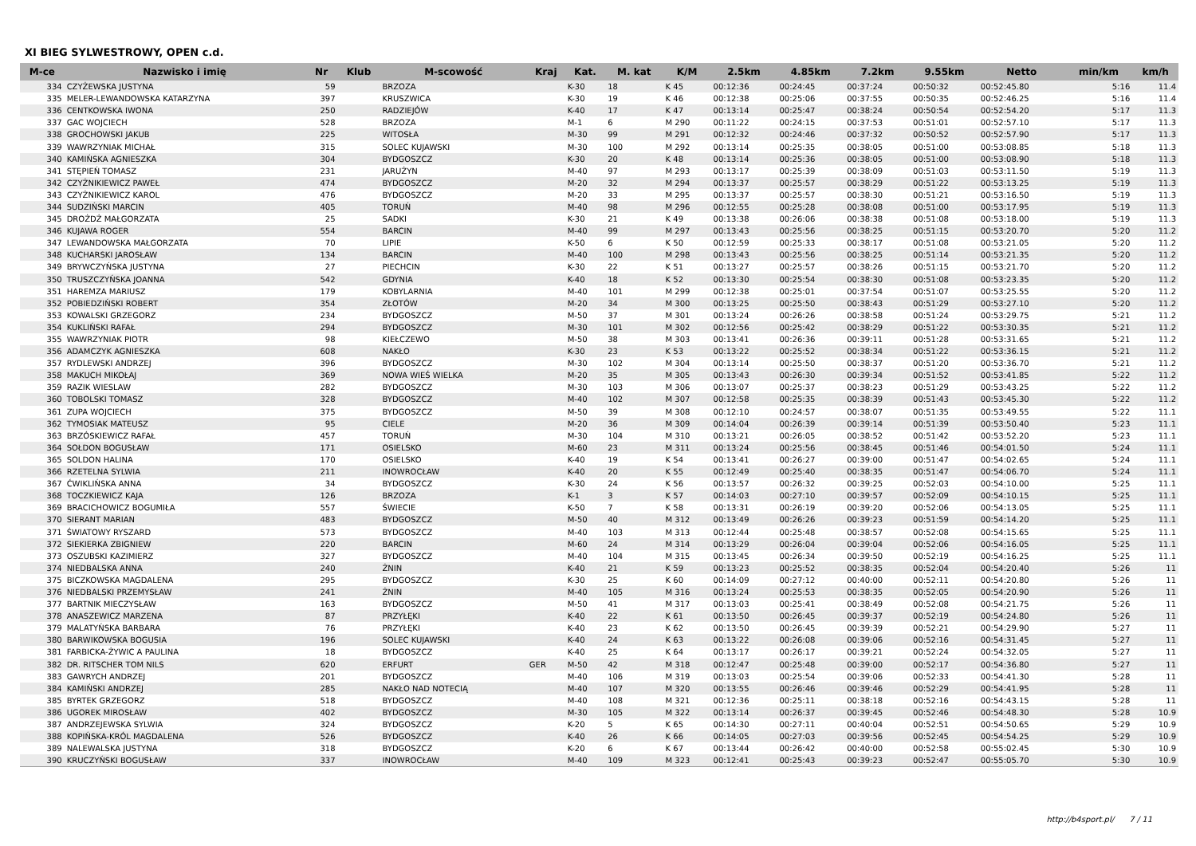XI BIEG SYLWESTROWY, OPEN c.d.
| M-ce | Nazwisko i imię | Nr | Klub | M-scowość | Kraj | Kat. | M. kat | K/M | 2.5km | 4.85km | 7.2km | 9.55km | Netto | min/km | km/h |
| --- | --- | --- | --- | --- | --- | --- | --- | --- | --- | --- | --- | --- | --- | --- | --- |
| 334 | CZYŻEWSKA JUSTYNA | 59 | | BRZOZA | | K-30 | 18 | K 45 | 00:12:36 | 00:24:45 | 00:37:24 | 00:50:32 | 00:52:45.80 | 5:16 | 11.4 |
| 335 | MELER-LEWANDOWSKA KATARZYNA | 397 | | KRUSZWICA | | K-30 | 19 | K 46 | 00:12:38 | 00:25:06 | 00:37:55 | 00:50:35 | 00:52:46.25 | 5:16 | 11.4 |
| 336 | CENTKOWSKA IWONA | 250 | | RADZIEJÓW | | K-40 | 17 | K 47 | 00:13:14 | 00:25:47 | 00:38:24 | 00:50:54 | 00:52:54.20 | 5:17 | 11.3 |
| 337 | GAC WOJCIECH | 528 | | BRZOZA | | M-1 | 6 | M 290 | 00:11:22 | 00:24:15 | 00:37:53 | 00:51:01 | 00:52:57.10 | 5:17 | 11.3 |
| 338 | GROCHOWSKI JAKUB | 225 | | WITOSŁA | | M-30 | 99 | M 291 | 00:12:32 | 00:24:46 | 00:37:32 | 00:50:52 | 00:52:57.90 | 5:17 | 11.3 |
| 339 | WAWRZYNIAK MICHAŁ | 315 | | SOLEC KUJAWSKI | | M-30 | 100 | M 292 | 00:13:14 | 00:25:35 | 00:38:05 | 00:51:00 | 00:53:08.85 | 5:18 | 11.3 |
| 340 | KAMIŃSKA AGNIESZKA | 304 | | BYDGOSZCZ | | K-30 | 20 | K 48 | 00:13:14 | 00:25:36 | 00:38:05 | 00:51:00 | 00:53:08.90 | 5:18 | 11.3 |
| 341 | STĘPIEŃ TOMASZ | 231 | | JARUŻYN | | M-40 | 97 | M 293 | 00:13:17 | 00:25:39 | 00:38:09 | 00:51:03 | 00:53:11.50 | 5:19 | 11.3 |
| 342 | CZYŻNIKIEWICZ PAWEŁ | 474 | | BYDGOSZCZ | | M-20 | 32 | M 294 | 00:13:37 | 00:25:57 | 00:38:29 | 00:51:22 | 00:53:13.25 | 5:19 | 11.3 |
| 343 | CZYŻNIKIEWICZ KAROL | 476 | | BYDGOSZCZ | | M-20 | 33 | M 295 | 00:13:37 | 00:25:57 | 00:38:30 | 00:51:21 | 00:53:16.50 | 5:19 | 11.3 |
| 344 | SUDZIŃSKI MARCIN | 405 | | TORUŃ | | M-40 | 98 | M 296 | 00:12:55 | 00:25:28 | 00:38:08 | 00:51:00 | 00:53:17.95 | 5:19 | 11.3 |
| 345 | DROŻDŻ MAŁGORZATA | 25 | | SADKI | | K-30 | 21 | K 49 | 00:13:38 | 00:26:06 | 00:38:38 | 00:51:08 | 00:53:18.00 | 5:19 | 11.3 |
| 346 | KUJAWA ROGER | 554 | | BARCIN | | M-40 | 99 | M 297 | 00:13:43 | 00:25:56 | 00:38:25 | 00:51:15 | 00:53:20.70 | 5:20 | 11.2 |
| 347 | LEWANDOWSKA MAŁGORZATA | 70 | | LIPIE | | K-50 | 6 | K 50 | 00:12:59 | 00:25:33 | 00:38:17 | 00:51:08 | 00:53:21.05 | 5:20 | 11.2 |
| 348 | KUCHARSKI JAROSŁAW | 134 | | BARCIN | | M-40 | 100 | M 298 | 00:13:43 | 00:25:56 | 00:38:25 | 00:51:14 | 00:53:21.35 | 5:20 | 11.2 |
| 349 | BRYWCZYŃSKA JUSTYNA | 27 | | PIECHCIN | | K-30 | 22 | K 51 | 00:13:27 | 00:25:57 | 00:38:26 | 00:51:15 | 00:53:21.70 | 5:20 | 11.2 |
| 350 | TRUSZCZYŃSKA JOANNA | 542 | | GDYNIA | | K-40 | 18 | K 52 | 00:13:30 | 00:25:54 | 00:38:30 | 00:51:08 | 00:53:23.35 | 5:20 | 11.2 |
| 351 | HAREMZA MARIUSZ | 179 | | KOBYLARNIA | | M-40 | 101 | M 299 | 00:12:38 | 00:25:01 | 00:37:54 | 00:51:07 | 00:53:25.55 | 5:20 | 11.2 |
| 352 | POBIEDZIŃSKI ROBERT | 354 | | ZŁOTÓW | | M-20 | 34 | M 300 | 00:13:25 | 00:25:50 | 00:38:43 | 00:51:29 | 00:53:27.10 | 5:20 | 11.2 |
| 353 | KOWALSKI GRZEGORZ | 234 | | BYDGOSZCZ | | M-50 | 37 | M 301 | 00:13:24 | 00:26:26 | 00:38:58 | 00:51:24 | 00:53:29.75 | 5:21 | 11.2 |
| 354 | KUKLIŃSKI RAFAŁ | 294 | | BYDGOSZCZ | | M-30 | 101 | M 302 | 00:12:56 | 00:25:42 | 00:38:29 | 00:51:22 | 00:53:30.35 | 5:21 | 11.2 |
| 355 | WAWRZYNIAK PIOTR | 98 | | KIEŁCZEWO | | M-50 | 38 | M 303 | 00:13:41 | 00:26:36 | 00:39:11 | 00:51:28 | 00:53:31.65 | 5:21 | 11.2 |
| 356 | ADAMCZYK AGNIESZKA | 608 | | NAKŁO | | K-30 | 23 | K 53 | 00:13:22 | 00:25:52 | 00:38:34 | 00:51:22 | 00:53:36.15 | 5:21 | 11.2 |
| 357 | RYDLEWSKI ANDRZEJ | 396 | | BYDGOSZCZ | | M-30 | 102 | M 304 | 00:13:14 | 00:25:50 | 00:38:37 | 00:51:20 | 00:53:36.70 | 5:21 | 11.2 |
| 358 | MAKUCH MIKOŁAJ | 369 | | NOWA WIEŚ WIELKA | | M-20 | 35 | M 305 | 00:13:43 | 00:26:30 | 00:39:34 | 00:51:52 | 00:53:41.85 | 5:22 | 11.2 |
| 359 | RAZIK WIESLAW | 282 | | BYDGOSZCZ | | M-30 | 103 | M 306 | 00:13:07 | 00:25:37 | 00:38:23 | 00:51:29 | 00:53:43.25 | 5:22 | 11.2 |
| 360 | TOBOLSKI TOMASZ | 328 | | BYDGOSZCZ | | M-40 | 102 | M 307 | 00:12:58 | 00:25:35 | 00:38:39 | 00:51:43 | 00:53:45.30 | 5:22 | 11.2 |
| 361 | ZUPA WOJCIECH | 375 | | BYDGOSZCZ | | M-50 | 39 | M 308 | 00:12:10 | 00:24:57 | 00:38:07 | 00:51:35 | 00:53:49.55 | 5:22 | 11.1 |
| 362 | TYMOSIAK MATEUSZ | 95 | | CIELE | | M-20 | 36 | M 309 | 00:14:04 | 00:26:39 | 00:39:14 | 00:51:39 | 00:53:50.40 | 5:23 | 11.1 |
| 363 | BRZÓSKIEWICZ RAFAŁ | 457 | | TORUŃ | | M-30 | 104 | M 310 | 00:13:21 | 00:26:05 | 00:38:52 | 00:51:42 | 00:53:52.20 | 5:23 | 11.1 |
| 364 | SOŁDON BOGUSŁAW | 171 | | OSIELSKO | | M-60 | 23 | M 311 | 00:13:24 | 00:25:56 | 00:38:45 | 00:51:46 | 00:54:01.50 | 5:24 | 11.1 |
| 365 | SOLDON HALINA | 170 | | OSIELSKO | | K-40 | 19 | K 54 | 00:13:41 | 00:26:27 | 00:39:00 | 00:51:47 | 00:54:02.65 | 5:24 | 11.1 |
| 366 | RZETELNA SYLWIA | 211 | | INOWROCŁAW | | K-40 | 20 | K 55 | 00:12:49 | 00:25:40 | 00:38:35 | 00:51:47 | 00:54:06.70 | 5:24 | 11.1 |
| 367 | ĆWIKLIŃSKA ANNA | 34 | | BYDGOSZCZ | | K-30 | 24 | K 56 | 00:13:57 | 00:26:32 | 00:39:25 | 00:52:03 | 00:54:10.00 | 5:25 | 11.1 |
| 368 | TOCZKIEWICZ KAJA | 126 | | BRZOZA | | K-1 | 3 | K 57 | 00:14:03 | 00:27:10 | 00:39:57 | 00:52:09 | 00:54:10.15 | 5:25 | 11.1 |
| 369 | BRACICHOWICZ BOGUMIŁA | 557 | | ŚWIECIE | | K-50 | 7 | K 58 | 00:13:31 | 00:26:19 | 00:39:20 | 00:52:06 | 00:54:13.05 | 5:25 | 11.1 |
| 370 | SIERANT MARIAN | 483 | | BYDGOSZCZ | | M-50 | 40 | M 312 | 00:13:49 | 00:26:26 | 00:39:23 | 00:51:59 | 00:54:14.20 | 5:25 | 11.1 |
| 371 | ŚWIATOWY RYSZARD | 573 | | BYDGOSZCZ | | M-40 | 103 | M 313 | 00:12:44 | 00:25:48 | 00:38:57 | 00:52:08 | 00:54:15.65 | 5:25 | 11.1 |
| 372 | SIEKIERKA ZBIGNIEW | 220 | | BARCIN | | M-60 | 24 | M 314 | 00:13:29 | 00:26:04 | 00:39:04 | 00:52:06 | 00:54:16.05 | 5:25 | 11.1 |
| 373 | OSZUBSKI KAZIMIERZ | 327 | | BYDGOSZCZ | | M-40 | 104 | M 315 | 00:13:45 | 00:26:34 | 00:39:50 | 00:52:19 | 00:54:16.25 | 5:25 | 11.1 |
| 374 | NIEDBALSKA ANNA | 240 | | ŻNIN | | K-40 | 21 | K 59 | 00:13:23 | 00:25:52 | 00:38:35 | 00:52:04 | 00:54:20.40 | 5:26 | 11 |
| 375 | BICZKOWSKA MAGDALENA | 295 | | BYDGOSZCZ | | K-30 | 25 | K 60 | 00:14:09 | 00:27:12 | 00:40:00 | 00:52:11 | 00:54:20.80 | 5:26 | 11 |
| 376 | NIEDBALSKI PRZEMYSŁAW | 241 | | ŻNIN | | M-40 | 105 | M 316 | 00:13:24 | 00:25:53 | 00:38:35 | 00:52:05 | 00:54:20.90 | 5:26 | 11 |
| 377 | BARTNIK MIECZYSŁAW | 163 | | BYDGOSZCZ | | M-50 | 41 | M 317 | 00:13:03 | 00:25:41 | 00:38:49 | 00:52:08 | 00:54:21.75 | 5:26 | 11 |
| 378 | ANASZEWICZ MARZENA | 87 | | PRZYŁĘKI | | K-40 | 22 | K 61 | 00:13:50 | 00:26:45 | 00:39:37 | 00:52:19 | 00:54:24.80 | 5:26 | 11 |
| 379 | MALATYŃSKA BARBARA | 76 | | PRZYŁĘKI | | K-40 | 23 | K 62 | 00:13:50 | 00:26:45 | 00:39:39 | 00:52:21 | 00:54:29.90 | 5:27 | 11 |
| 380 | BARWIKOWSKA BOGUSIA | 196 | | SOLEC KUJAWSKI | | K-40 | 24 | K 63 | 00:13:22 | 00:26:08 | 00:39:06 | 00:52:16 | 00:54:31.45 | 5:27 | 11 |
| 381 | FARBICKA-ŻYWIC A PAULINA | 18 | | BYDGOSZCZ | | K-40 | 25 | K 64 | 00:13:17 | 00:26:17 | 00:39:21 | 00:52:24 | 00:54:32.05 | 5:27 | 11 |
| 382 | DR. RITSCHER TOM NILS | 620 | | ERFURT | GER | M-50 | 42 | M 318 | 00:12:47 | 00:25:48 | 00:39:00 | 00:52:17 | 00:54:36.80 | 5:27 | 11 |
| 383 | GAWRYCH ANDRZEJ | 201 | | BYDGOSZCZ | | M-40 | 106 | M 319 | 00:13:03 | 00:25:54 | 00:39:06 | 00:52:33 | 00:54:41.30 | 5:28 | 11 |
| 384 | KAMIŃSKI ANDRZEJ | 285 | | NAKŁO NAD NOTECIĄ | | M-40 | 107 | M 320 | 00:13:55 | 00:26:46 | 00:39:46 | 00:52:29 | 00:54:41.95 | 5:28 | 11 |
| 385 | BYRTEK GRZEGORZ | 518 | | BYDGOSZCZ | | M-40 | 108 | M 321 | 00:12:36 | 00:25:11 | 00:38:18 | 00:52:16 | 00:54:43.15 | 5:28 | 11 |
| 386 | UGOREK MIROSŁAW | 402 | | BYDGOSZCZ | | M-30 | 105 | M 322 | 00:13:14 | 00:26:37 | 00:39:45 | 00:52:46 | 00:54:48.30 | 5:28 | 10.9 |
| 387 | ANDRZEJEWSKA SYLWIA | 324 | | BYDGOSZCZ | | K-20 | 5 | K 65 | 00:14:30 | 00:27:11 | 00:40:04 | 00:52:51 | 00:54:50.65 | 5:29 | 10.9 |
| 388 | KOPIŃSKA-KRÓL MAGDALENA | 526 | | BYDGOSZCZ | | K-40 | 26 | K 66 | 00:14:05 | 00:27:03 | 00:39:56 | 00:52:45 | 00:54:54.25 | 5:29 | 10.9 |
| 389 | NALEWALSKA JUSTYNA | 318 | | BYDGOSZCZ | | K-20 | 6 | K 67 | 00:13:44 | 00:26:42 | 00:40:00 | 00:52:58 | 00:55:02.45 | 5:30 | 10.9 |
| 390 | KRUCZYŃSKI BOGUSŁAW | 337 | | INOWROCŁAW | | M-40 | 109 | M 323 | 00:12:41 | 00:25:43 | 00:39:23 | 00:52:47 | 00:55:05.70 | 5:30 | 10.9 |
http://b4sport.pl/ 7 / 11